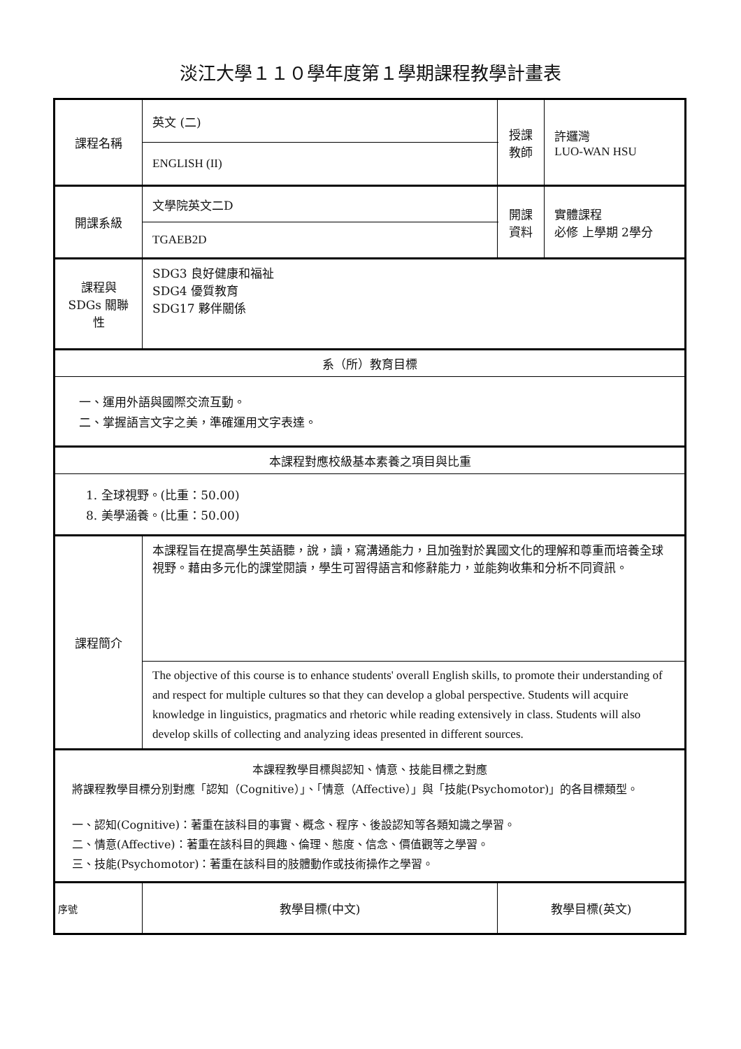淡江大學１１０學年度第１學期課程教學計畫表
| 課程名稱 | 英文 (二) | 授課 教師 | 許邏灣 LUO-WAN HSU |
| | ENGLISH (II) | | |
| 開課系級 | 文學院英文二D | 開課 資料 | 實體課程 必修 上學期 2學分 |
| | TGAEB2D | | |
| 課程與SDGs 關聯性 | SDG3 良好健康和福祉 SDG4 優質教育 SDG17 夥伴關係 | | |
| 系（所）教育目標 | | | |
| 一、運用外語與國際交流互動。 二、掌握語言文字之美，準確運用文字表達。 | | | |
| 本課程對應校級基本素養之項目與比重 | | | |
| 1. 全球視野。(比重：50.00) 8. 美學涵養。(比重：50.00) | | | |
| 課程簡介 | 本課程旨在提高學生英語聽，說，讀，寫溝通能力，且加強對於異國文化的理解和尊重而培養全球視野。藉由多元化的課堂閱讀，學生可習得語言和修辭能力，並能夠收集和分析不同資訊。 | | |
| | The objective of this course is to enhance students' overall English skills, to promote their understanding of and respect for multiple cultures so that they can develop a global perspective. Students will acquire knowledge in linguistics, pragmatics and rhetoric while reading extensively in class. Students will also develop skills of collecting and analyzing ideas presented in different sources. | | |
| 本課程教學目標與認知、情意、技能目標之對應 將課程教學目標分別對應「認知（Cognitive）」、「情意（Affective）」與「技能(Psychomotor)」的各目標類型。 一、認知(Cognitive)：著重在該科目的事實、概念、程序、後設認知等各類知識之學習。 二、情意(Affective)：著重在該科目的興趣、倫理、態度、信念、價值觀等之學習。 三、技能(Psychomotor)：著重在該科目的肢體動作或技術操作之學習。 | | | |
| 序號 | 教學目標(中文) | 教學目標(英文) | |